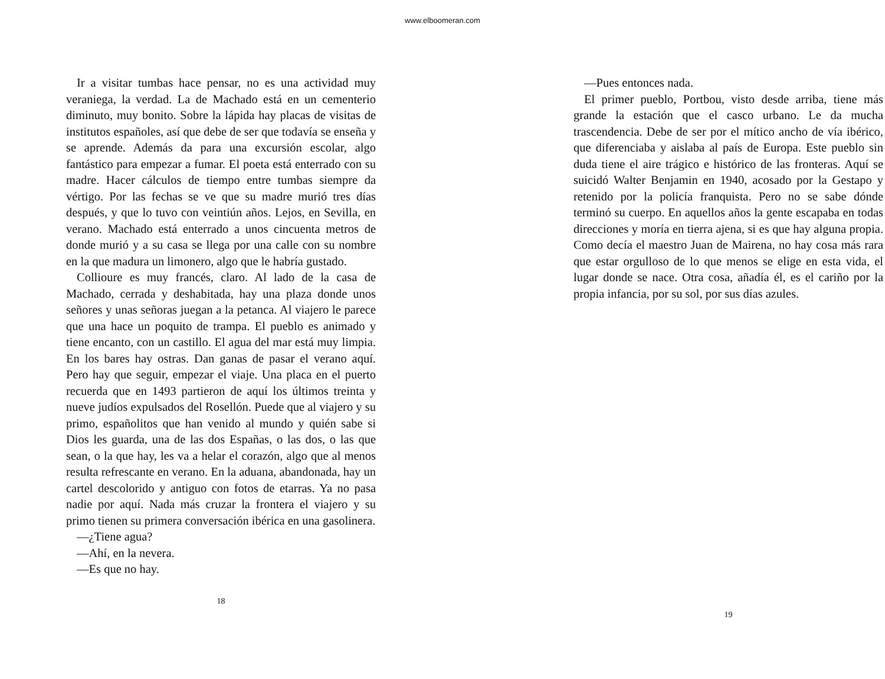www.elboomeran.com
Ir a visitar tumbas hace pensar, no es una actividad muy veraniega, la verdad. La de Machado está en un cementerio diminuto, muy bonito. Sobre la lápida hay placas de visitas de institutos españoles, así que debe de ser que todavía se enseña y se aprende. Además da para una excursión escolar, algo fantástico para empezar a fumar. El poeta está enterrado con su madre. Hacer cálculos de tiempo entre tumbas siempre da vértigo. Por las fechas se ve que su madre murió tres días después, y que lo tuvo con veintiún años. Lejos, en Sevilla, en verano. Machado está enterrado a unos cincuenta metros de donde murió y a su casa se llega por una calle con su nombre en la que madura un limonero, algo que le habría gustado.
Collioure es muy francés, claro. Al lado de la casa de Machado, cerrada y deshabitada, hay una plaza donde unos señores y unas señoras juegan a la petanca. Al viajero le parece que una hace un poquito de trampa. El pueblo es animado y tiene encanto, con un castillo. El agua del mar está muy limpia. En los bares hay ostras. Dan ganas de pasar el verano aquí. Pero hay que seguir, empezar el viaje. Una placa en el puerto recuerda que en 1493 partieron de aquí los últimos treinta y nueve judíos expulsados del Rosellón. Puede que al viajero y su primo, españolitos que han venido al mundo y quién sabe si Dios les guarda, una de las dos Españas, o las dos, o las que sean, o la que hay, les va a helar el corazón, algo que al menos resulta refrescante en verano. En la aduana, abandonada, hay un cartel descolorido y antiguo con fotos de etarras. Ya no pasa nadie por aquí. Nada más cruzar la frontera el viajero y su primo tienen su primera conversación ibérica en una gasolinera.
—¿Tiene agua?
—Ahí, en la nevera.
—Es que no hay.
18
—Pues entonces nada.
El primer pueblo, Portbou, visto desde arriba, tiene más grande la estación que el casco urbano. Le da mucha trascendencia. Debe de ser por el mítico ancho de vía ibérico, que diferenciaba y aislaba al país de Europa. Este pueblo sin duda tiene el aire trágico e histórico de las fronteras. Aquí se suicidó Walter Benjamin en 1940, acosado por la Gestapo y retenido por la policía franquista. Pero no se sabe dónde terminó su cuerpo. En aquellos años la gente escapaba en todas direcciones y moría en tierra ajena, si es que hay alguna propia. Como decía el maestro Juan de Mairena, no hay cosa más rara que estar orgulloso de lo que menos se elige en esta vida, el lugar donde se nace. Otra cosa, añadía él, es el cariño por la propia infancia, por su sol, por sus días azules.
19